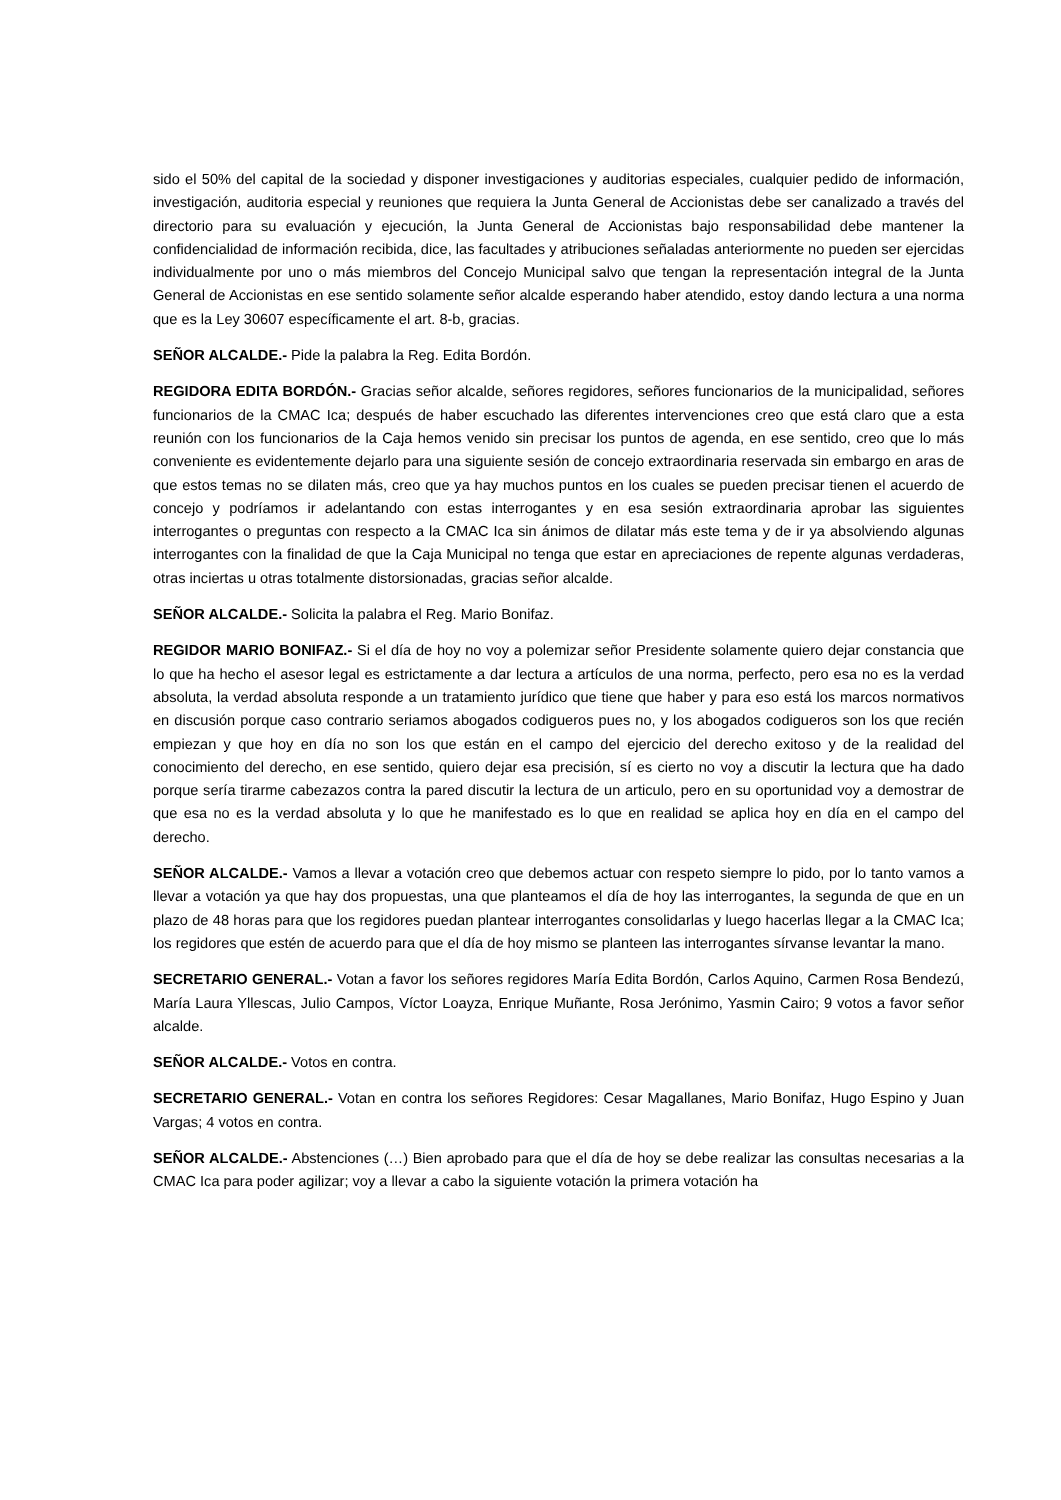sido el 50% del capital de la sociedad y disponer investigaciones y auditorias especiales, cualquier pedido de información, investigación, auditoria especial y reuniones que requiera la Junta General de Accionistas debe ser canalizado a través del directorio para su evaluación y ejecución, la Junta General de Accionistas bajo responsabilidad debe mantener la confidencialidad de información recibida, dice, las facultades y atribuciones señaladas anteriormente no pueden ser ejercidas individualmente por uno o más miembros del Concejo Municipal salvo que tengan la representación integral de la Junta General de Accionistas en ese sentido solamente señor alcalde esperando haber atendido, estoy dando lectura a una norma que es la Ley 30607 específicamente el art. 8-b, gracias.
SEÑOR ALCALDE.- Pide la palabra la Reg. Edita Bordón.
REGIDORA EDITA BORDÓN.- Gracias señor alcalde, señores regidores, señores funcionarios de la municipalidad, señores funcionarios de la CMAC Ica; después de haber escuchado las diferentes intervenciones creo que está claro que a esta reunión con los funcionarios de la Caja hemos venido sin precisar los puntos de agenda, en ese sentido, creo que lo más conveniente es evidentemente dejarlo para una siguiente sesión de concejo extraordinaria reservada sin embargo en aras de que estos temas no se dilaten más, creo que ya hay muchos puntos en los cuales se pueden precisar tienen el acuerdo de concejo y podríamos ir adelantando con estas interrogantes y en esa sesión extraordinaria aprobar las siguientes interrogantes o preguntas con respecto a la CMAC Ica sin ánimos de dilatar más este tema y de ir ya absolviendo algunas interrogantes con la finalidad de que la Caja Municipal no tenga que estar en apreciaciones de repente algunas verdaderas, otras inciertas u otras totalmente distorsionadas, gracias señor alcalde.
SEÑOR ALCALDE.- Solicita la palabra el Reg. Mario Bonifaz.
REGIDOR MARIO BONIFAZ.- Si el día de hoy no voy a polemizar señor Presidente solamente quiero dejar constancia que lo que ha hecho el asesor legal es estrictamente a dar lectura a artículos de una norma, perfecto, pero esa no es la verdad absoluta, la verdad absoluta responde a un tratamiento jurídico que tiene que haber y para eso está los marcos normativos en discusión porque caso contrario seriamos abogados codigueros pues no, y los abogados codigueros son los que recién empiezan y que hoy en día no son los que están en el campo del ejercicio del derecho exitoso y de la realidad del conocimiento del derecho, en ese sentido, quiero dejar esa precisión, sí es cierto no voy a discutir la lectura que ha dado porque sería tirarme cabezazos contra la pared discutir la lectura de un articulo, pero en su oportunidad voy a demostrar de que esa no es la verdad absoluta y lo que he manifestado es lo que en realidad se aplica hoy en día en el campo del derecho.
SEÑOR ALCALDE.- Vamos a llevar a votación creo que debemos actuar con respeto siempre lo pido, por lo tanto vamos a llevar a votación ya que hay dos propuestas, una que planteamos el día de hoy las interrogantes, la segunda de que en un plazo de 48 horas para que los regidores puedan plantear interrogantes consolidarlas y luego hacerlas llegar a la CMAC Ica; los regidores que estén de acuerdo para que el día de hoy mismo se planteen las interrogantes sírvanse levantar la mano.
SECRETARIO GENERAL.- Votan a favor los señores regidores María Edita Bordón, Carlos Aquino, Carmen Rosa Bendezú, María Laura Yllescas, Julio Campos, Víctor Loayza, Enrique Muñante, Rosa Jerónimo, Yasmin Cairo; 9 votos a favor señor alcalde.
SEÑOR ALCALDE.- Votos en contra.
SECRETARIO GENERAL.- Votan en contra los señores Regidores: Cesar Magallanes, Mario Bonifaz, Hugo Espino y Juan Vargas; 4 votos en contra.
SEÑOR ALCALDE.- Abstenciones (…) Bien aprobado para que el día de hoy se debe realizar las consultas necesarias a la CMAC Ica para poder agilizar; voy a llevar a cabo la siguiente votación la primera votación ha